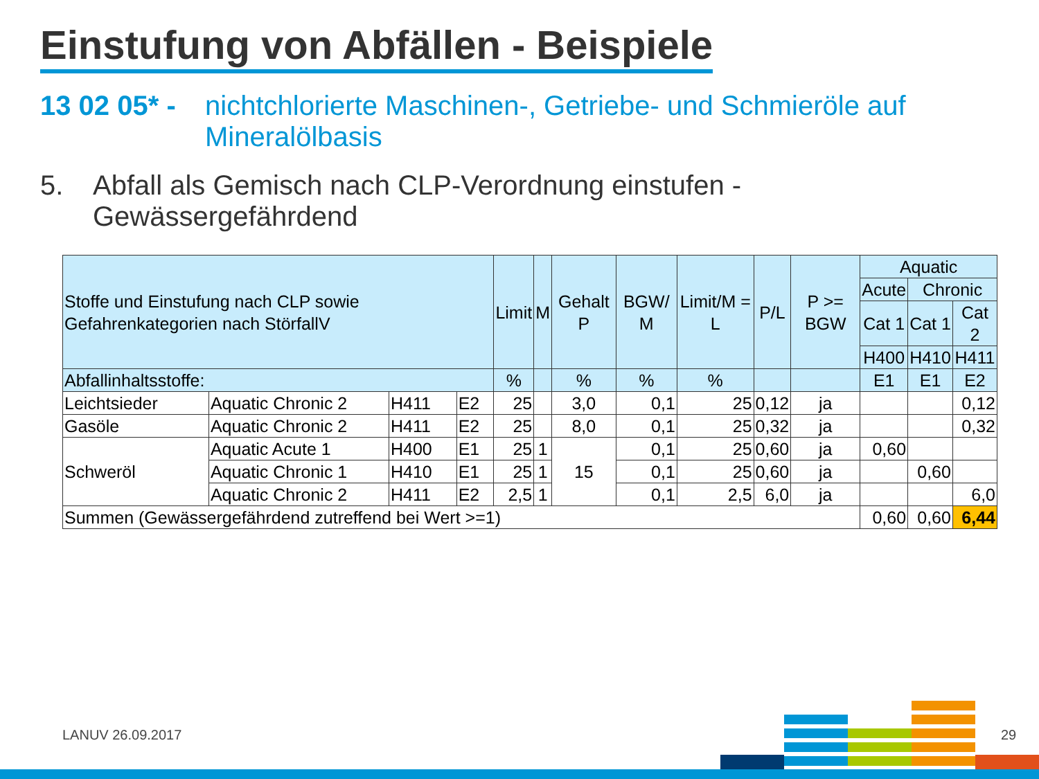Einstufung von Abfällen - Beispiele
13 02 05* - nichtchlorierte Maschinen-, Getriebe- und Schmieröle auf Mineralölbasis
5. Abfall als Gemisch nach CLP-Verordnung einstufen - Gewässergefährdend
| Stoffe und Einstufung nach CLP sowie Gefahrenkategorien nach StörfallV | | | | Limit | M | Gehalt P | BGW/ M | Limit/M = L | P/L | P >= BGW | Aquatic | | |
| --- | --- | --- | --- | --- | --- | --- | --- | --- | --- | --- | --- | --- | --- |
| | | | | | | | | | | | Acute | Chronic | |
| | | | | | | | | | | | Cat 1 | Cat 1 | Cat 2 |
| | | | | | | | | | | | H400 | H410 | H411 |
| Abfallinhaltsstoffe: | | | | % | | % | % | % | | | E1 | E1 | E2 |
| Leichtsieder | Aquatic Chronic 2 | H411 | E2 | 25 | | 3,0 | 0,1 | 25 | 0,12 | ja | | | 0,12 |
| Gasöle | Aquatic Chronic 2 | H411 | E2 | 25 | | 8,0 | 0,1 | 25 | 0,32 | ja | | | 0,32 |
| Schweröl | Aquatic Acute 1 | H400 | E1 | 25 | 1 | 15 | 0,1 | 25 | 0,60 | ja | 0,60 | | |
| | Aquatic Chronic 1 | H410 | E1 | 25 | 1 | | 0,1 | 25 | 0,60 | ja | | 0,60 | |
| | Aquatic Chronic 2 | H411 | E2 | 2,5 | 1 | | 0,1 | 2,5 | 6,0 | ja | | | 6,0 |
| Summen (Gewässergefährdend zutreffend bei Wert >=1) | | | | | | | | | | | 0,60 | 0,60 | 6,44 |
LANUV 26.09.2017 29